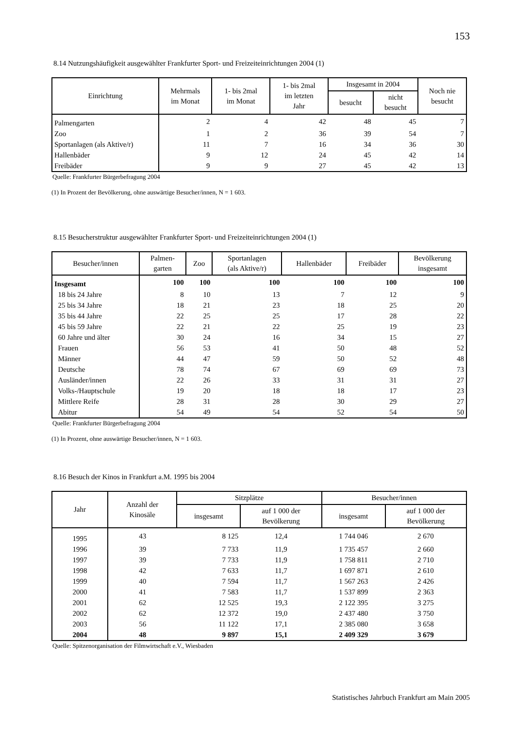153
8.14 Nutzungshäufigkeit ausgewählter Frankfurter Sport- und Freizeiteinrichtungen 2004 (1)
| Einrichtung | Mehrmals im Monat | 1- bis 2mal im Monat | 1- bis 2mal im letzten Jahr | Insgesamt in 2004 | | Noch nie besucht |
| --- | --- | --- | --- | --- | --- | --- |
| | | | | besucht | nicht besucht | |
| Palmengarten | 2 | 4 | 42 | 48 | 45 | 7 |
| Zoo | 1 | 2 | 36 | 39 | 54 | 7 |
| Sportanlagen (als Aktive/r) | 11 | 7 | 16 | 34 | 36 | 30 |
| Hallenbäder | 9 | 12 | 24 | 45 | 42 | 14 |
| Freibäder | 9 | 9 | 27 | 45 | 42 | 13 |
Quelle: Frankfurter Bürgerbefragung 2004
(1) In Prozent der Bevölkerung, ohne auswärtige Besucher/innen, N = 1 603.
8.15 Besucherstruktur ausgewählter Frankfurter Sport- und Freizeiteinrichtungen 2004 (1)
| Besucher/innen | Palmen- garten | Zoo | Sportanlagen (als Aktive/r) | Hallenbäder | Freibäder | Bevölkerung insgesamt |
| --- | --- | --- | --- | --- | --- | --- |
| Insgesamt | 100 | 100 | 100 | 100 | 100 | 100 |
| 18 bis 24 Jahre | 8 | 10 | 13 | 7 | 12 | 9 |
| 25 bis 34 Jahre | 18 | 21 | 23 | 18 | 25 | 20 |
| 35 bis 44 Jahre | 22 | 25 | 25 | 17 | 28 | 22 |
| 45 bis 59 Jahre | 22 | 21 | 22 | 25 | 19 | 23 |
| 60 Jahre und älter | 30 | 24 | 16 | 34 | 15 | 27 |
| Frauen | 56 | 53 | 41 | 50 | 48 | 52 |
| Männer | 44 | 47 | 59 | 50 | 52 | 48 |
| Deutsche | 78 | 74 | 67 | 69 | 69 | 73 |
| Ausländer/innen | 22 | 26 | 33 | 31 | 31 | 27 |
| Volks-/Hauptschule | 19 | 20 | 18 | 18 | 17 | 23 |
| Mittlere Reife | 28 | 31 | 28 | 30 | 29 | 27 |
| Abitur | 54 | 49 | 54 | 52 | 54 | 50 |
Quelle: Frankfurter Bürgerbefragung 2004
(1) In Prozent, ohne auswärtige Besucher/innen, N = 1 603.
8.16 Besuch der Kinos in Frankfurt a.M. 1995 bis 2004
| Jahr | Anzahl der Kinosäle | Sitzplätze | | Besucher/innen | |
| --- | --- | --- | --- | --- | --- |
| | | insgesamt | auf 1 000 der Bevölkerung | insgesamt | auf 1 000 der Bevölkerung |
| 1995 | 43 | 8 125 | 12,4 | 1 744 046 | 2 670 |
| 1996 | 39 | 7 733 | 11,9 | 1 735 457 | 2 660 |
| 1997 | 39 | 7 733 | 11,9 | 1 758 811 | 2 710 |
| 1998 | 42 | 7 633 | 11,7 | 1 697 871 | 2 610 |
| 1999 | 40 | 7 594 | 11,7 | 1 567 263 | 2 426 |
| 2000 | 41 | 7 583 | 11,7 | 1 537 899 | 2 363 |
| 2001 | 62 | 12 525 | 19,3 | 2 122 395 | 3 275 |
| 2002 | 62 | 12 372 | 19,0 | 2 437 480 | 3 750 |
| 2003 | 56 | 11 122 | 17,1 | 2 385 080 | 3 658 |
| 2004 | 48 | 9 897 | 15,1 | 2 409 329 | 3 679 |
Quelle: Spitzenorganisation der Filmwirtschaft e.V., Wiesbaden
Statistisches Jahrbuch Frankfurt am Main 2005